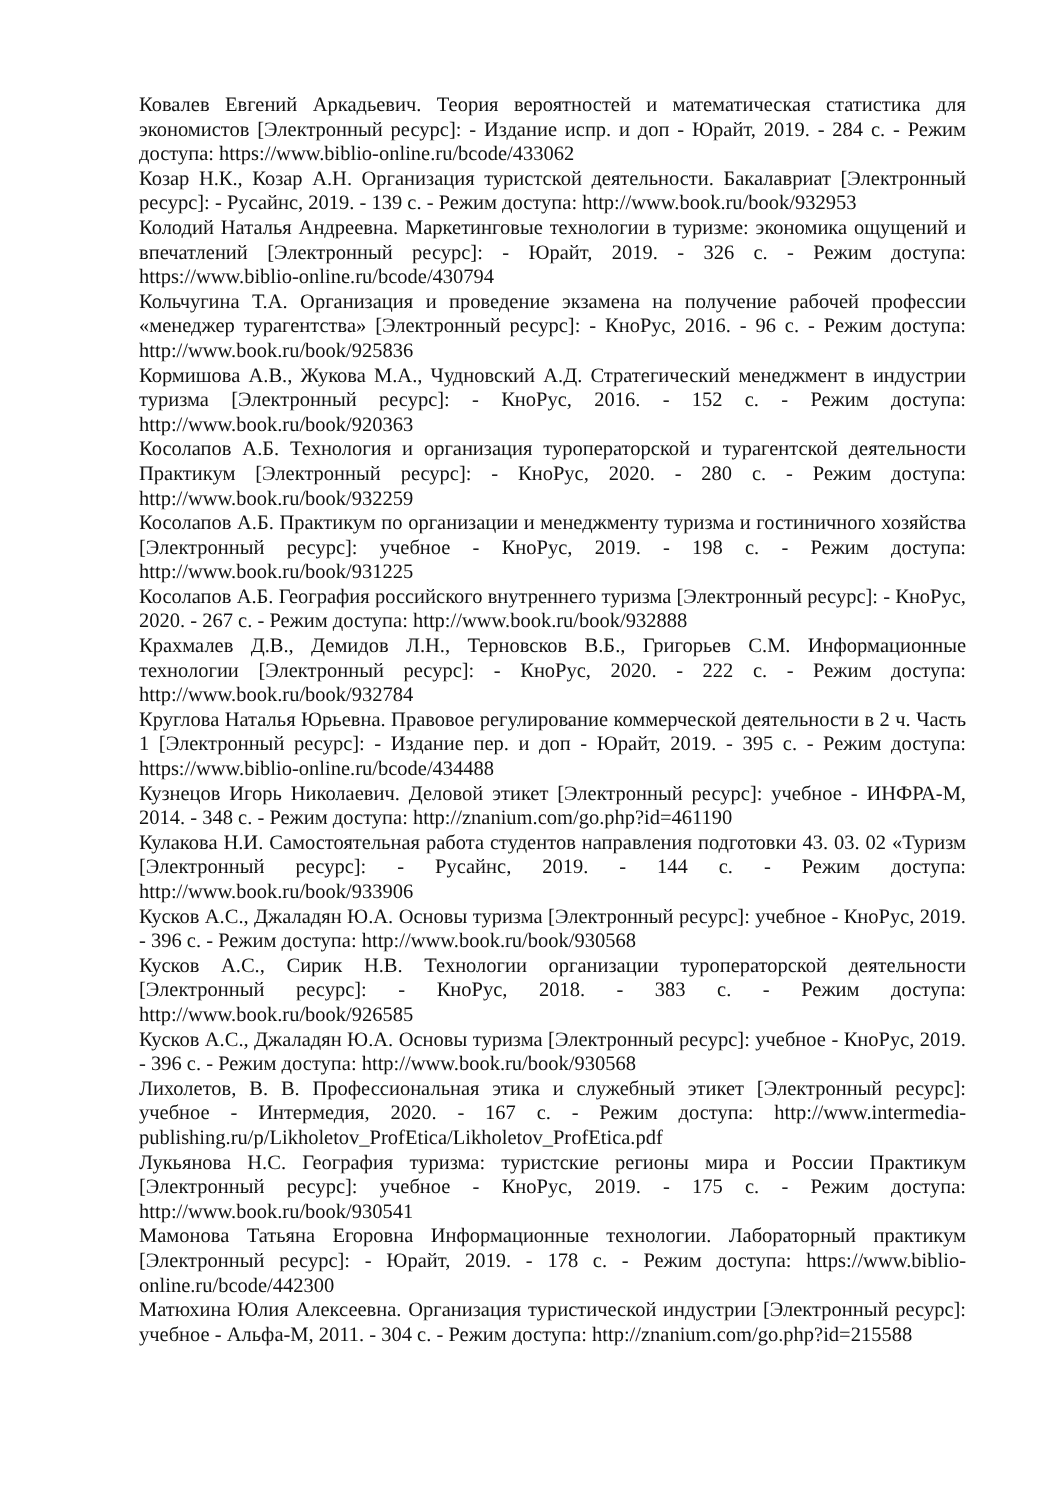Ковалев Евгений Аркадьевич. Теория вероятностей и математическая статистика для экономистов [Электронный ресурс]: - Издание испр. и доп - Юрайт, 2019. - 284 с. - Режим доступа: https://www.biblio-online.ru/bcode/433062
Козар Н.К., Козар А.Н. Организация туристской деятельности. Бакалавриат [Электронный ресурс]: - Русайнс, 2019. - 139 с. - Режим доступа: http://www.book.ru/book/932953
Колодий Наталья Андреевна. Маркетинговые технологии в туризме: экономика ощущений и впечатлений [Электронный ресурс]: - Юрайт, 2019. - 326 с. - Режим доступа: https://www.biblio-online.ru/bcode/430794
Кольчугина Т.А. Организация и проведение экзамена на получение рабочей профессии «менеджер турагентства» [Электронный ресурс]: - КноРус, 2016. - 96 с. - Режим доступа: http://www.book.ru/book/925836
Кормишова А.В., Жукова М.А., Чудновский А.Д. Стратегический менеджмент в индустрии туризма [Электронный ресурс]: - КноРус, 2016. - 152 с. - Режим доступа: http://www.book.ru/book/920363
Косолапов А.Б. Технология и организация туроператорской и турагентской деятельности Практикум [Электронный ресурс]: - КноРус, 2020. - 280 с. - Режим доступа: http://www.book.ru/book/932259
Косолапов А.Б. Практикум по организации и менеджменту туризма и гостиничного хозяйства [Электронный ресурс]: учебное - КноРус, 2019. - 198 с. - Режим доступа: http://www.book.ru/book/931225
Косолапов А.Б. География российского внутреннего туризма [Электронный ресурс]: - КноРус, 2020. - 267 с. - Режим доступа: http://www.book.ru/book/932888
Крахмалев Д.В., Демидов Л.Н., Терновсков В.Б., Григорьев С.М. Информационные технологии [Электронный ресурс]: - КноРус, 2020. - 222 с. - Режим доступа: http://www.book.ru/book/932784
Круглова Наталья Юрьевна. Правовое регулирование коммерческой деятельности в 2 ч. Часть 1 [Электронный ресурс]: - Издание пер. и доп - Юрайт, 2019. - 395 с. - Режим доступа: https://www.biblio-online.ru/bcode/434488
Кузнецов Игорь Николаевич. Деловой этикет [Электронный ресурс]: учебное - ИНФРА-М, 2014. - 348 с. - Режим доступа: http://znanium.com/go.php?id=461190
Кулакова Н.И. Самостоятельная работа студентов направления подготовки 43. 03. 02 «Туризм [Электронный ресурс]: - Русайнс, 2019. - 144 с. - Режим доступа: http://www.book.ru/book/933906
Кусков А.С., Джаладян Ю.А. Основы туризма [Электронный ресурс]: учебное - КноРус, 2019. - 396 с. - Режим доступа: http://www.book.ru/book/930568
Кусков А.С., Сирик Н.В. Технологии организации туроператорской деятельности [Электронный ресурс]: - КноРус, 2018. - 383 с. - Режим доступа: http://www.book.ru/book/926585
Кусков А.С., Джаладян Ю.А. Основы туризма [Электронный ресурс]: учебное - КноРус, 2019. - 396 с. - Режим доступа: http://www.book.ru/book/930568
Лихолетов, В. В. Профессиональная этика и служебный этикет [Электронный ресурс]: учебное - Интермедия, 2020. - 167 с. - Режим доступа: http://www.intermedia-publishing.ru/p/Likholetov_ProfEtica/Likholetov_ProfEtica.pdf
Лукьянова Н.С. География туризма: туристские регионы мира и России Практикум [Электронный ресурс]: учебное - КноРус, 2019. - 175 с. - Режим доступа: http://www.book.ru/book/930541
Мамонова Татьяна Егоровна Информационные технологии. Лабораторный практикум [Электронный ресурс]: - Юрайт, 2019. - 178 с. - Режим доступа: https://www.biblio-online.ru/bcode/442300
Матюхина Юлия Алексеевна. Организация туристической индустрии [Электронный ресурс]: учебное - Альфа-М, 2011. - 304 с. - Режим доступа: http://znanium.com/go.php?id=215588